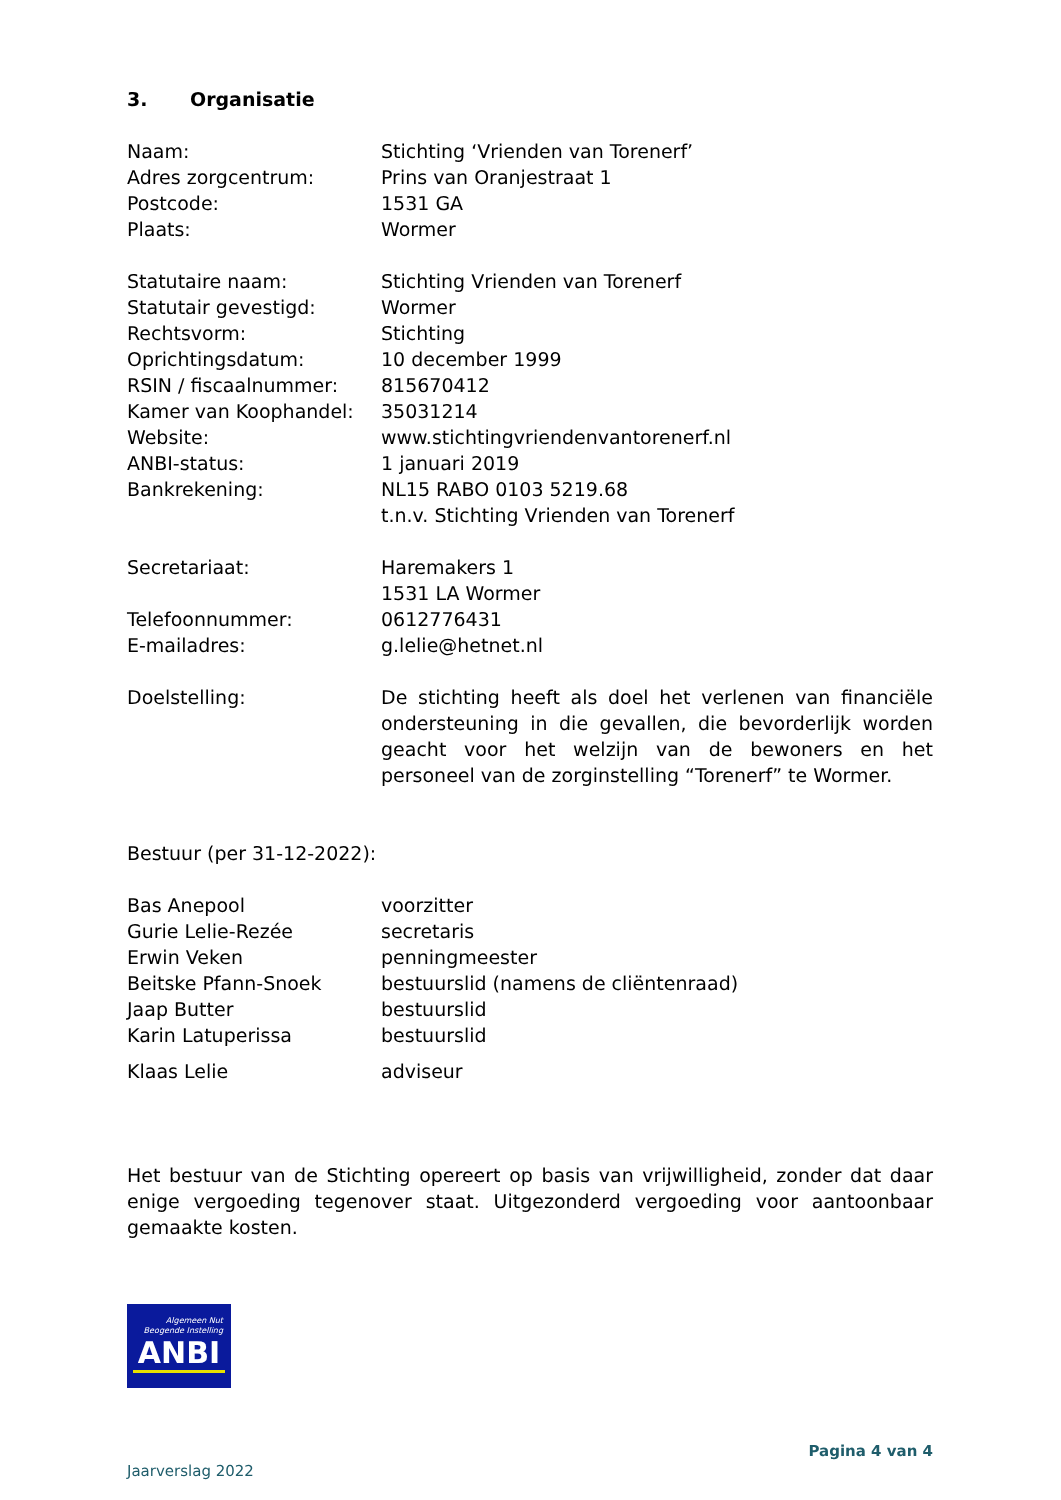3. Organisatie
Naam: Stichting ‘Vrienden van Torenerf’
Adres zorgcentrum: Prins van Oranjestraat 1
Postcode: 1531 GA
Plaats: Wormer
Statutaire naam: Stichting Vrienden van Torenerf
Statutair gevestigd: Wormer
Rechtsvorm: Stichting
Oprichtingsdatum: 10 december 1999
RSIN / fiscaalnummer: 815670412
Kamer van Koophandel: 35031214
Website: www.stichtingvriendenvantorenerf.nl
ANBI-status: 1 januari 2019
Bankrekening: NL15 RABO 0103 5219.68
t.n.v. Stichting Vrienden van Torenerf
Secretariaat: Haremakers 1
1531 LA Wormer
Telefoonnummer: 0612776431
E-mailadres: g.lelie@hetnet.nl
Doelstelling: De stichting heeft als doel het verlenen van financiële ondersteuning in die gevallen, die bevorderlijk worden geacht voor het welzijn van de bewoners en het personeel van de zorginstelling “Torenerf” te Wormer.
Bestuur (per 31-12-2022):
Bas Anepool voorzitter
Gurie Lelie-Rezée secretaris
Erwin Veken penningmeester
Beitske Pfann-Snoek bestuurslid (namens de cliëntenraad)
Jaap Butter bestuurslid
Karin Latuperissa bestuurslid
Klaas Lelie adviseur
Het bestuur van de Stichting opereert op basis van vrijwilligheid, zonder dat daar enige vergoeding tegenover staat. Uitgezonderd vergoeding voor aantoonbaar gemaakte kosten.
Algemeen Nut
Beogende Instelling
ANBI
Jaarverslag 2022 Pagina 4 van 4